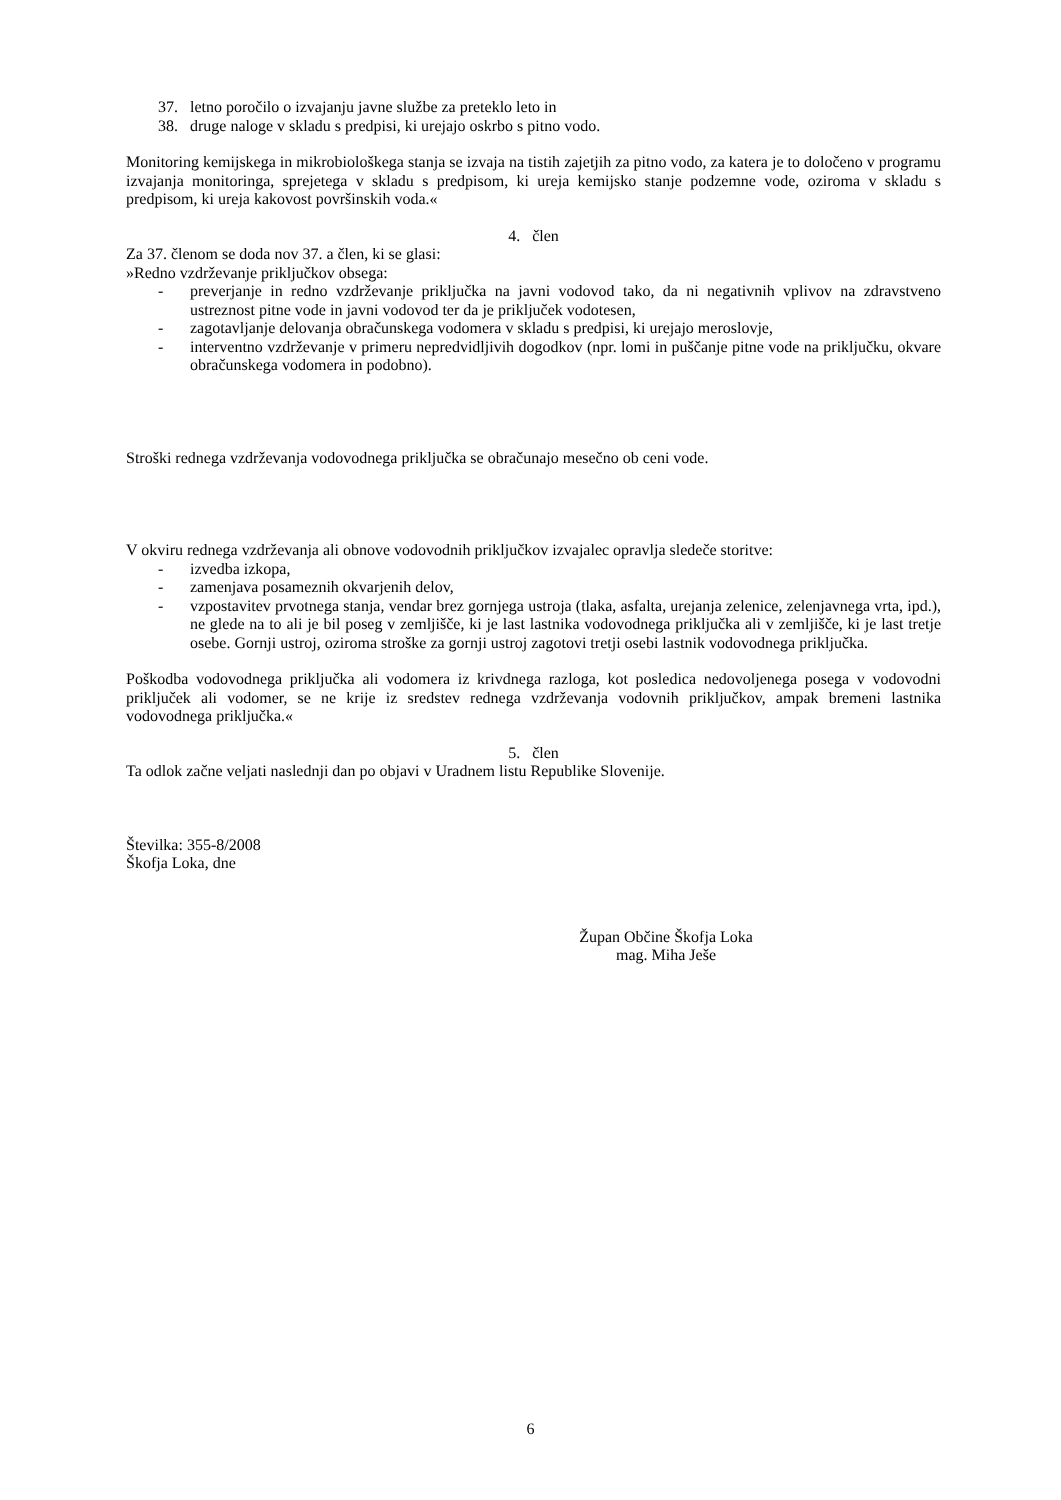37. letno poročilo o izvajanju javne službe za preteklo leto in
38. druge naloge v skladu s predpisi, ki urejajo oskrbo s pitno vodo.
Monitoring kemijskega in mikrobiološkega stanja se izvaja na tistih zajetjih za pitno vodo, za katera je to določeno v programu izvajanja monitoringa, sprejetega v skladu s predpisom, ki ureja kemijsko stanje podzemne vode, oziroma v skladu s predpisom, ki ureja kakovost površinskih voda.«
4. člen
Za 37. členom se doda nov 37. a člen, ki se glasi:
»Redno vzdrževanje priključkov obsega:
- preverjanje in redno vzdrževanje priključka na javni vodovod tako, da ni negativnih vplivov na zdravstveno ustreznost pitne vode in javni vodovod ter da je priključek vodotesen,
- zagotavljanje delovanja obračunskega vodomera v skladu s predpisi, ki urejajo meroslovje,
- interventno vzdrževanje v primeru nepredvidljivih dogodkov (npr. lomi in puščanje pitne vode na priključku, okvare obračunskega vodomera in podobno).
Stroški rednega vzdrževanja vodovodnega priključka se obračunajo mesečno ob ceni vode.
V okviru rednega vzdrževanja ali obnove vodovodnih priključkov izvajalec opravlja sledeče storitve:
- izvedba izkopa,
- zamenjava posameznih okvarjenih delov,
- vzpostavitev prvotnega stanja, vendar brez gornjega ustroja (tlaka, asfalta, urejanja zelenice, zelenjavnega vrta, ipd.), ne glede na to ali je bil poseg v zemljišče, ki je last lastnika vodovodnega priključka ali v zemljišče, ki je last tretje osebe. Gornji ustroj, oziroma stroške za gornji ustroj zagotovi tretji osebi lastnik vodovodnega priključka.
Poškodba vodovodnega priključka ali vodomera iz krivdnega razloga, kot posledica nedovoljenega posega v vodovodni priključek ali vodomer, se ne krije iz sredstev rednega vzdrževanja vodovnih priključkov, ampak bremeni lastnika vodovodnega priključka.«
5. člen
Ta odlok začne veljati naslednji dan po objavi v Uradnem listu Republike Slovenije.
Številka: 355-8/2008
Škofja Loka, dne
Župan Občine Škofja Loka
mag. Miha Ješe
6